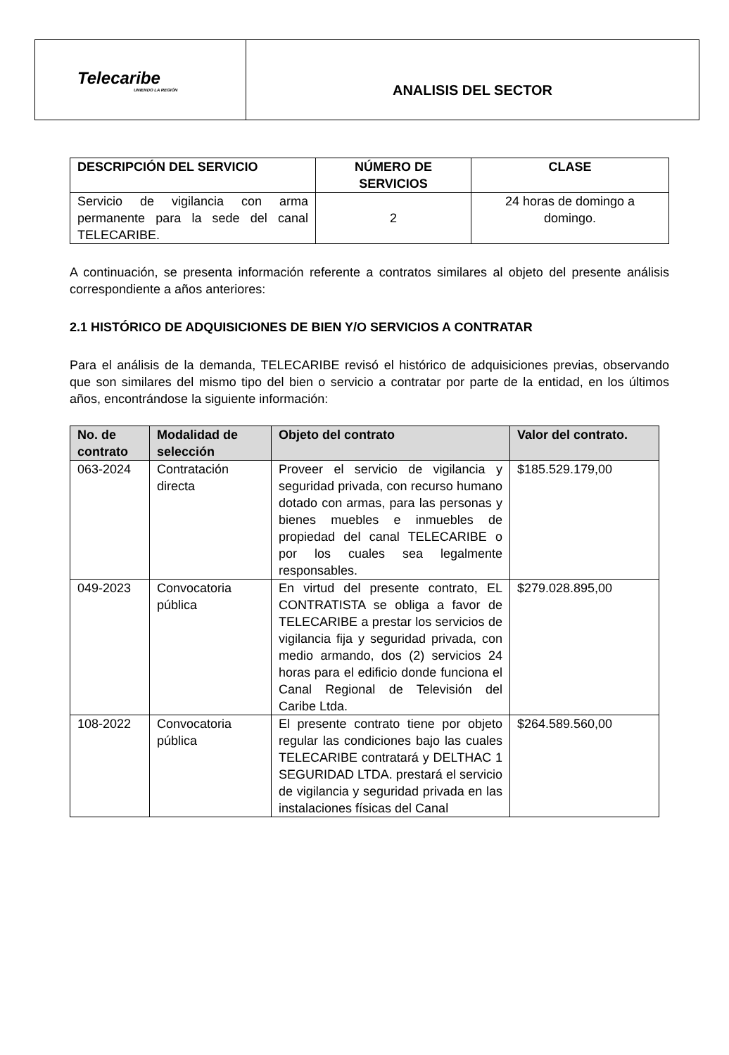| Telecaribe UNIENDO LA REGIÓN | ANALISIS DEL SECTOR |
| DESCRIPCIÓN DEL SERVICIO | NÚMERO DE SERVICIOS | CLASE |
| --- | --- | --- |
| Servicio de vigilancia con arma permanente para la sede del canal TELECARIBE. | 2 | 24 horas de domingo a domingo. |
A continuación, se presenta información referente a contratos similares al objeto del presente análisis correspondiente a años anteriores:
2.1 HISTÓRICO DE ADQUISICIONES DE BIEN Y/O SERVICIOS A CONTRATAR
Para el análisis de la demanda, TELECARIBE revisó el histórico de adquisiciones previas, observando que son similares del mismo tipo del bien o servicio a contratar por parte de la entidad, en los últimos años, encontrándose la siguiente información:
| No. de contrato | Modalidad de selección | Objeto del contrato | Valor del contrato. |
| --- | --- | --- | --- |
| 063-2024 | Contratación directa | Proveer el servicio de vigilancia y seguridad privada, con recurso humano dotado con armas, para las personas y bienes muebles e inmuebles de propiedad del canal TELECARIBE o por los cuales sea legalmente responsables. | $185.529.179,00 |
| 049-2023 | Convocatoria pública | En virtud del presente contrato, EL CONTRATISTA se obliga a favor de TELECARIBE a prestar los servicios de vigilancia fija y seguridad privada, con medio armando, dos (2) servicios 24 horas para el edificio donde funciona el Canal Regional de Televisión del Caribe Ltda. | $279.028.895,00 |
| 108-2022 | Convocatoria pública | El presente contrato tiene por objeto regular las condiciones bajo las cuales TELECARIBE contratará y DELTHAC 1 SEGURIDAD LTDA. prestará el servicio de vigilancia y seguridad privada en las instalaciones físicas del Canal | $264.589.560,00 |